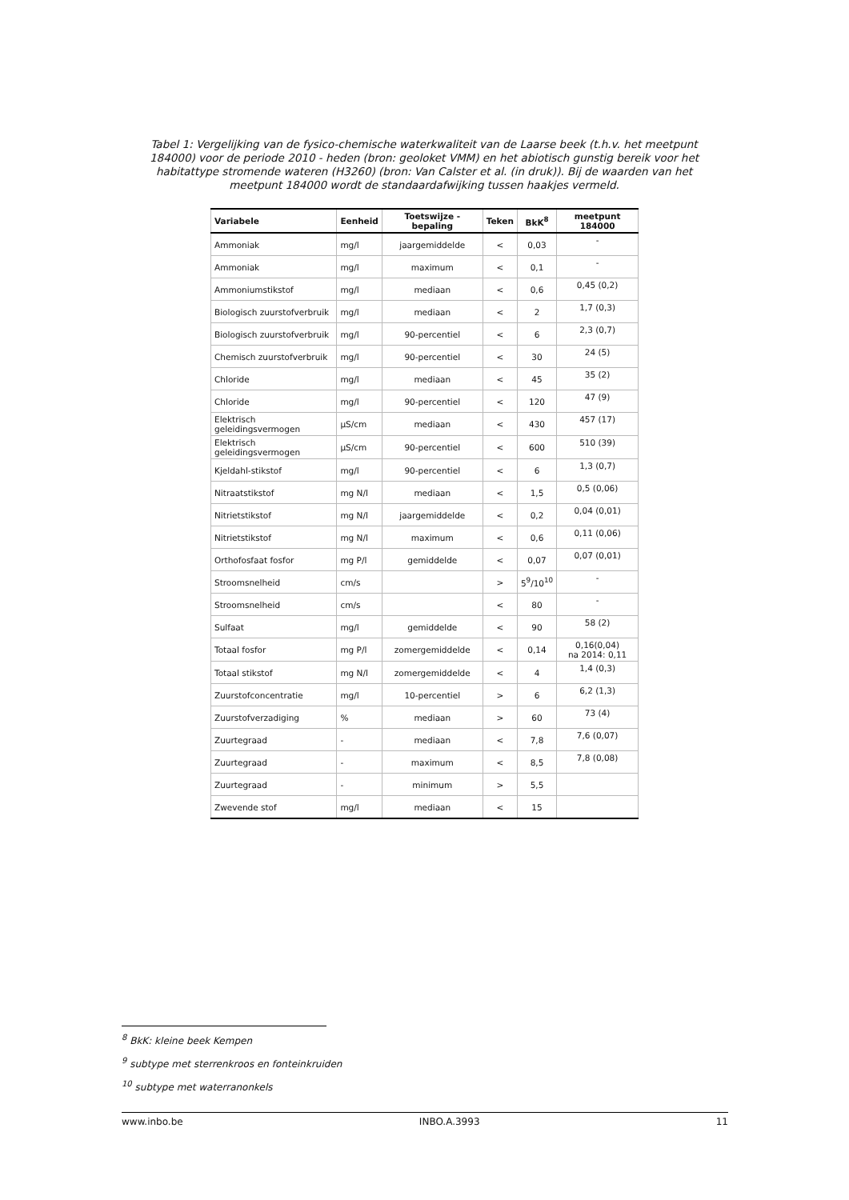Tabel 1: Vergelijking van de fysico-chemische waterkwaliteit van de Laarse beek (t.h.v. het meetpunt 184000) voor de periode 2010 - heden (bron: geoloket VMM) en het abiotisch gunstig bereik voor het habitattype stromende wateren (H3260) (bron: Van Calster et al. (in druk)). Bij de waarden van het meetpunt 184000 wordt de standaardafwijking tussen haakjes vermeld.
| Variabele | Eenheid | Toetswijze - bepaling | Teken | BkK<sup>8</sup> | meetpunt 184000 |
| --- | --- | --- | --- | --- | --- |
| Ammoniak | mg/l | jaargemiddelde | < | 0,03 | - |
| Ammoniak | mg/l | maximum | < | 0,1 | - |
| Ammoniumstikstof | mg/l | mediaan | < | 0,6 | 0,45 (0,2) |
| Biologisch zuurstofverbruik | mg/l | mediaan | < | 2 | 1,7 (0,3) |
| Biologisch zuurstofverbruik | mg/l | 90-percentiel | < | 6 | 2,3 (0,7) |
| Chemisch zuurstofverbruik | mg/l | 90-percentiel | < | 30 | 24 (5) |
| Chloride | mg/l | mediaan | < | 45 | 35 (2) |
| Chloride | mg/l | 90-percentiel | < | 120 | 47 (9) |
| Elektrisch geleidingsvermogen | µS/cm | mediaan | < | 430 | 457 (17) |
| Elektrisch geleidingsvermogen | µS/cm | 90-percentiel | < | 600 | 510 (39) |
| Kjeldahl-stikstof | mg/l | 90-percentiel | < | 6 | 1,3 (0,7) |
| Nitraatstikstof | mg N/l | mediaan | < | 1,5 | 0,5 (0,06) |
| Nitrietstikstof | mg N/l | jaargemiddelde | < | 0,2 | 0,04 (0,01) |
| Nitrietstikstof | mg N/l | maximum | < | 0,6 | 0,11 (0,06) |
| Orthofosfaat fosfor | mg P/l | gemiddelde | < | 0,07 | 0,07 (0,01) |
| Stroomsnelheid | cm/s | | > | 5<sup>9</sup>/10<sup>10</sup> | - |
| Stroomsnelheid | cm/s | | < | 80 | - |
| Sulfaat | mg/l | gemiddelde | < | 90 | 58 (2) |
| Totaal fosfor | mg P/l | zomergemiddelde | < | 0,14 | 0,16(0,04) na 2014: 0,11 |
| Totaal stikstof | mg N/l | zomergemiddelde | < | 4 | 1,4 (0,3) |
| Zuurstofconcentratie | mg/l | 10-percentiel | > | 6 | 6,2 (1,3) |
| Zuurstofverzadiging | % | mediaan | > | 60 | 73 (4) |
| Zuurtegraad | - | mediaan | < | 7,8 | 7,6 (0,07) |
| Zuurtegraad | - | maximum | < | 8,5 | 7,8 (0,08) |
| Zuurtegraad | - | minimum | > | 5,5 | |
| Zwevende stof | mg/l | mediaan | < | 15 | |
<sup>8</sup> BkK: kleine beek Kempen
<sup>9</sup> subtype met sterrenkroos en fonteinkruiden
<sup>10</sup> subtype met waterranonkels
www.inbo.be INBO.A.3993 11